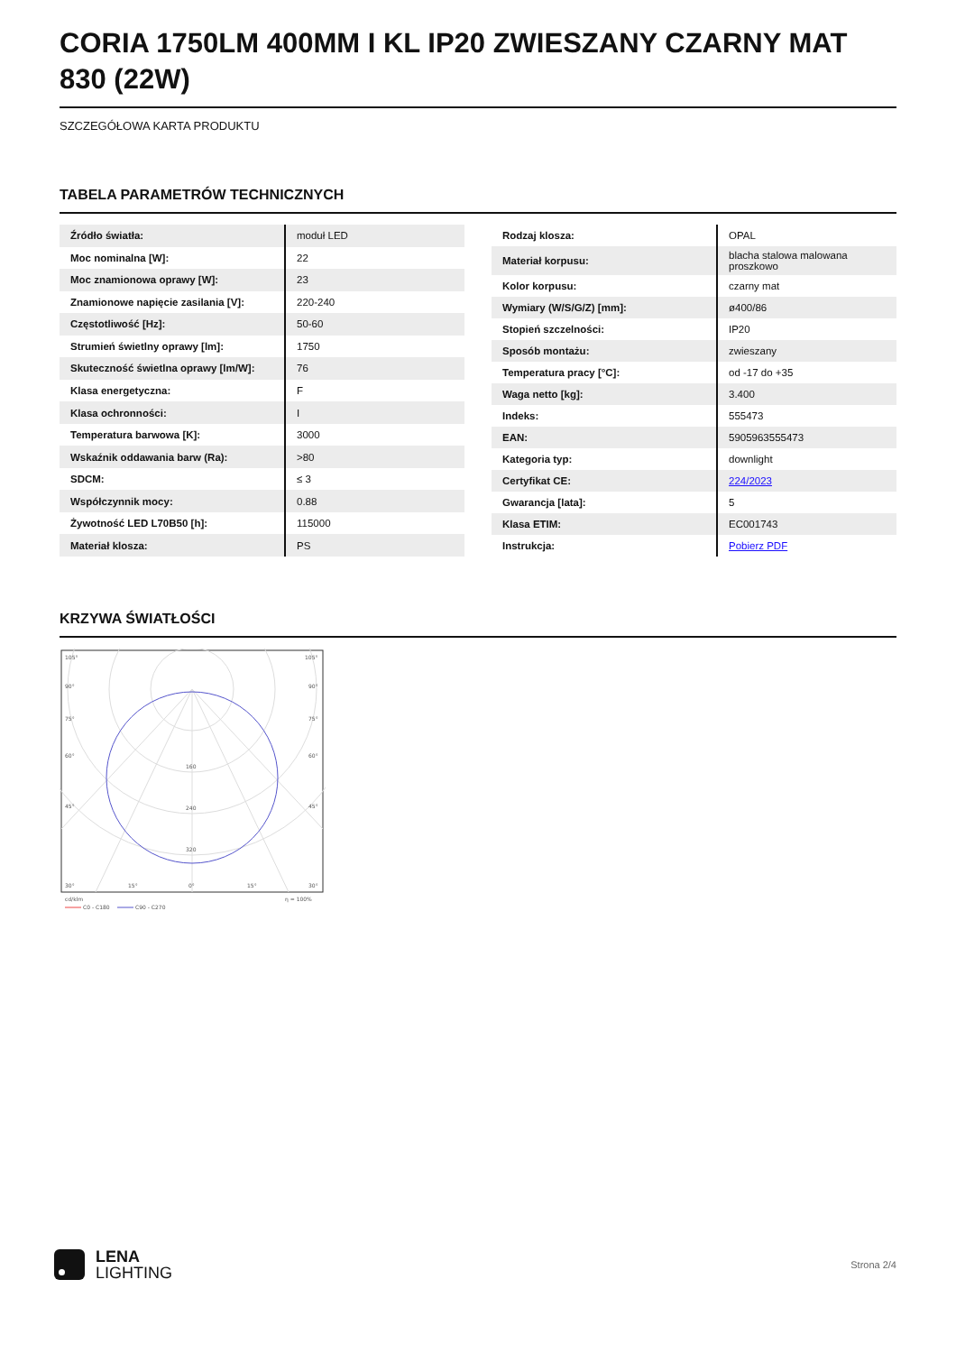CORIA 1750LM 400MM I KL IP20 ZWIESZANY CZARNY MAT 830 (22W)
SZCZEGÓŁOWA KARTA PRODUKTU
TABELA PARAMETRÓW TECHNICZNYCH
| Źródło światła: | moduł LED |
| Moc nominalna [W]: | 22 |
| Moc znamionowa oprawy [W]: | 23 |
| Znamionowe napięcie zasilania [V]: | 220-240 |
| Częstotliwość [Hz]: | 50-60 |
| Strumień świetlny oprawy [lm]: | 1750 |
| Skuteczność świetlna oprawy [lm/W]: | 76 |
| Klasa energetyczna: | F |
| Klasa ochronności: | I |
| Temperatura barwowa [K]: | 3000 |
| Wskaźnik oddawania barw (Ra): | >80 |
| SDCM: | ≤ 3 |
| Współczynnik mocy: | 0.88 |
| Żywotność LED L70B50 [h]: | 115000 |
| Materiał klosza: | PS |
| Rodzaj klosza: | OPAL |
| Materiał korpusu: | blacha stalowa malowana proszkowo |
| Kolor korpusu: | czarny mat |
| Wymiary (W/S/G/Z) [mm]: | ø400/86 |
| Stopień szczelności: | IP20 |
| Sposób montażu: | zwieszany |
| Temperatura pracy [°C]: | od -17 do +35 |
| Waga netto [kg]: | 3.400 |
| Indeks: | 555473 |
| EAN: | 5905963555473 |
| Kategoria typ: | downlight |
| Certyfikat CE: | 224/2023 |
| Gwarancja [lata]: | 5 |
| Klasa ETIM: | EC001743 |
| Instrukcja: | Pobierz PDF |
KRZYWA ŚWIATŁOŚCI
105°
105°
90°
90°
75°
75°
60°
60°
45°
45°
160
240
320
30°
15°
0°
15°
30°
cd/klm
η = 100%
C0 - C180
C90 - C270
LENA
LIGHTING
Strona 2/4